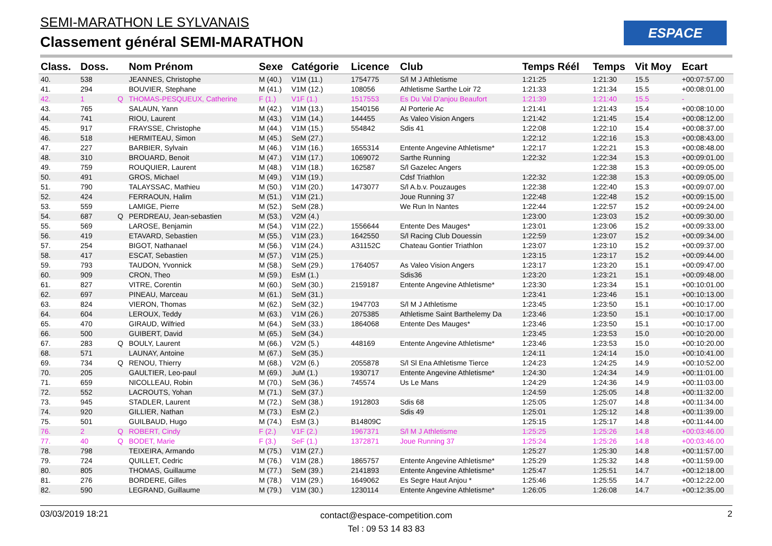SEMI-MARATHON LE SYLVANAIS
Classement général SEMI-MARATHON
ESPACE
| Class. | Doss. | | Nom Prénom | Sexe | Catégorie | Licence | Club | Temps Réél | Temps | Vit Moy | Ecart |
| --- | --- | --- | --- | --- | --- | --- | --- | --- | --- | --- | --- |
| 40. | 538 | | JEANNES, Christophe | M (40.) | V1M (11.) | 1754775 | S/l M J Athletisme | 1:21:25 | 1:21:30 | 15.5 | +00:07:57.00 |
| 41. | 294 | | BOUVIER, Stephane | M (41.) | V1M (12.) | 108056 | Athletisme Sarthe Loir 72 | 1:21:33 | 1:21:34 | 15.5 | +00:08:01.00 |
| 42. | 1 | Q | THOMAS-PESQUEUX, Catherine | F (1.) | V1F (1.) | 1517553 | Es Du Val D'anjou Beaufort | 1:21:39 | 1:21:40 | 15.5 | - |
| 43. | 765 | | SALAUN, Yann | M (42.) | V1M (13.) | 1540156 | Al Porterie Ac | 1:21:41 | 1:21:43 | 15.4 | +00:08:10.00 |
| 44. | 741 | | RIOU, Laurent | M (43.) | V1M (14.) | 144455 | As Valeo Vision Angers | 1:21:42 | 1:21:45 | 15.4 | +00:08:12.00 |
| 45. | 917 | | FRAYSSE, Christophe | M (44.) | V1M (15.) | 554842 | Sdis 41 | 1:22:08 | 1:22:10 | 15.4 | +00:08:37.00 |
| 46. | 518 | | HERMITEAU, Simon | M (45.) | SeM (27.) | | | 1:22:12 | 1:22:16 | 15.3 | +00:08:43.00 |
| 47. | 227 | | BARBIER, Sylvain | M (46.) | V1M (16.) | 1655314 | Entente Angevine Athletisme* | 1:22:17 | 1:22:21 | 15.3 | +00:08:48.00 |
| 48. | 310 | | BROUARD, Benoit | M (47.) | V1M (17.) | 1069072 | Sarthe Running | 1:22:32 | 1:22:34 | 15.3 | +00:09:01.00 |
| 49. | 759 | | ROUQUIER, Laurent | M (48.) | V1M (18.) | 162587 | S/l Gazelec Angers | | 1:22:38 | 15.3 | +00:09:05.00 |
| 50. | 491 | | GROS, Michael | M (49.) | V1M (19.) | | Cdsf Triathlon | 1:22:32 | 1:22:38 | 15.3 | +00:09:05.00 |
| 51. | 790 | | TALAYSSAC, Mathieu | M (50.) | V1M (20.) | 1473077 | S/l A.b.v. Pouzauges | 1:22:38 | 1:22:40 | 15.3 | +00:09:07.00 |
| 52. | 424 | | FERRAOUN, Halim | M (51.) | V1M (21.) | | Joue Running 37 | 1:22:48 | 1:22:48 | 15.2 | +00:09:15.00 |
| 53. | 559 | | LAMIGE, Pierre | M (52.) | SeM (28.) | | We Run In Nantes | 1:22:44 | 1:22:57 | 15.2 | +00:09:24.00 |
| 54. | 687 | Q | PERDREAU, Jean-sebastien | M (53.) | V2M (4.) | | | 1:23:00 | 1:23:03 | 15.2 | +00:09:30.00 |
| 55. | 569 | | LAROSE, Benjamin | M (54.) | V1M (22.) | 1556644 | Entente Des Mauges* | 1:23:01 | 1:23:06 | 15.2 | +00:09:33.00 |
| 56. | 419 | | ETAVARD, Sebastien | M (55.) | V1M (23.) | 1642550 | S/l Racing Club Douessin | 1:22:59 | 1:23:07 | 15.2 | +00:09:34.00 |
| 57. | 254 | | BIGOT, Nathanael | M (56.) | V1M (24.) | A31152C | Chateau Gontier Triathlon | 1:23:07 | 1:23:10 | 15.2 | +00:09:37.00 |
| 58. | 417 | | ESCAT, Sebastien | M (57.) | V1M (25.) | | | 1:23:15 | 1:23:17 | 15.2 | +00:09:44.00 |
| 59. | 793 | | TAUDON, Yvonnick | M (58.) | SeM (29.) | 1764057 | As Valeo Vision Angers | 1:23:17 | 1:23:20 | 15.1 | +00:09:47.00 |
| 60. | 909 | | CRON, Theo | M (59.) | EsM (1.) | | Sdis36 | 1:23:20 | 1:23:21 | 15.1 | +00:09:48.00 |
| 61. | 827 | | VITRE, Corentin | M (60.) | SeM (30.) | 2159187 | Entente Angevine Athletisme* | 1:23:30 | 1:23:34 | 15.1 | +00:10:01.00 |
| 62. | 697 | | PINEAU, Marceau | M (61.) | SeM (31.) | | | 1:23:41 | 1:23:46 | 15.1 | +00:10:13.00 |
| 63. | 824 | | VIERON, Thomas | M (62.) | SeM (32.) | 1947703 | S/l M J Athletisme | 1:23:45 | 1:23:50 | 15.1 | +00:10:17.00 |
| 64. | 604 | | LEROUX, Teddy | M (63.) | V1M (26.) | 2075385 | Athletisme Saint Barthelemy Da | 1:23:46 | 1:23:50 | 15.1 | +00:10:17.00 |
| 65. | 470 | | GIRAUD, Wilfried | M (64.) | SeM (33.) | 1864068 | Entente Des Mauges* | 1:23:46 | 1:23:50 | 15.1 | +00:10:17.00 |
| 66. | 500 | | GUIBERT, David | M (65.) | SeM (34.) | | | 1:23:45 | 1:23:53 | 15.0 | +00:10:20.00 |
| 67. | 283 | Q | BOULY, Laurent | M (66.) | V2M (5.) | 448169 | Entente Angevine Athletisme* | 1:23:46 | 1:23:53 | 15.0 | +00:10:20.00 |
| 68. | 571 | | LAUNAY, Antoine | M (67.) | SeM (35.) | | | 1:24:11 | 1:24:14 | 15.0 | +00:10:41.00 |
| 69. | 734 | Q | RENOU, Thierry | M (68.) | V2M (6.) | 2055878 | S/l Sl Ena Athletisme Tierce | 1:24:23 | 1:24:25 | 14.9 | +00:10:52.00 |
| 70. | 205 | | GAULTIER, Leo-paul | M (69.) | JuM (1.) | 1930717 | Entente Angevine Athletisme* | 1:24:30 | 1:24:34 | 14.9 | +00:11:01.00 |
| 71. | 659 | | NICOLLEAU, Robin | M (70.) | SeM (36.) | 745574 | Us Le Mans | 1:24:29 | 1:24:36 | 14.9 | +00:11:03.00 |
| 72. | 552 | | LACROUTS, Yohan | M (71.) | SeM (37.) | | | 1:24:59 | 1:25:05 | 14.8 | +00:11:32.00 |
| 73. | 945 | | STADLER, Laurent | M (72.) | SeM (38.) | 1912803 | Sdis 68 | 1:25:05 | 1:25:07 | 14.8 | +00:11:34.00 |
| 74. | 920 | | GILLIER, Nathan | M (73.) | EsM (2.) | | Sdis 49 | 1:25:01 | 1:25:12 | 14.8 | +00:11:39.00 |
| 75. | 501 | | GUILBAUD, Hugo | M (74.) | EsM (3.) | B14809C | | 1:25:15 | 1:25:17 | 14.8 | +00:11:44.00 |
| 76. | 2 | Q | ROBERT, Cindy | F (2.) | V1F (2.) | 1967371 | S/l M J Athletisme | 1:25:25 | 1:25:26 | 14.8 | +00:03:46.00 |
| 77. | 40 | Q | BODET, Marie | F (3.) | SeF (1.) | 1372871 | Joue Running 37 | 1:25:24 | 1:25:26 | 14.8 | +00:03:46.00 |
| 78. | 798 | | TEIXEIRA, Armando | M (75.) | V1M (27.) | | | 1:25:27 | 1:25:30 | 14.8 | +00:11:57.00 |
| 79. | 724 | | QUILLET, Cedric | M (76.) | V1M (28.) | 1865757 | Entente Angevine Athletisme* | 1:25:29 | 1:25:32 | 14.8 | +00:11:59.00 |
| 80. | 805 | | THOMAS, Guillaume | M (77.) | SeM (39.) | 2141893 | Entente Angevine Athletisme* | 1:25:47 | 1:25:51 | 14.7 | +00:12:18.00 |
| 81. | 276 | | BORDERE, Gilles | M (78.) | V1M (29.) | 1649062 | Es Segre Haut Anjou * | 1:25:46 | 1:25:55 | 14.7 | +00:12:22.00 |
| 82. | 590 | | LEGRAND, Guillaume | M (79.) | V1M (30.) | 1230114 | Entente Angevine Athletisme* | 1:26:05 | 1:26:08 | 14.7 | +00:12:35.00 |
03/03/2019 18:21
contact@espace-competition.com
Tel : 09 53 14 83 83
2